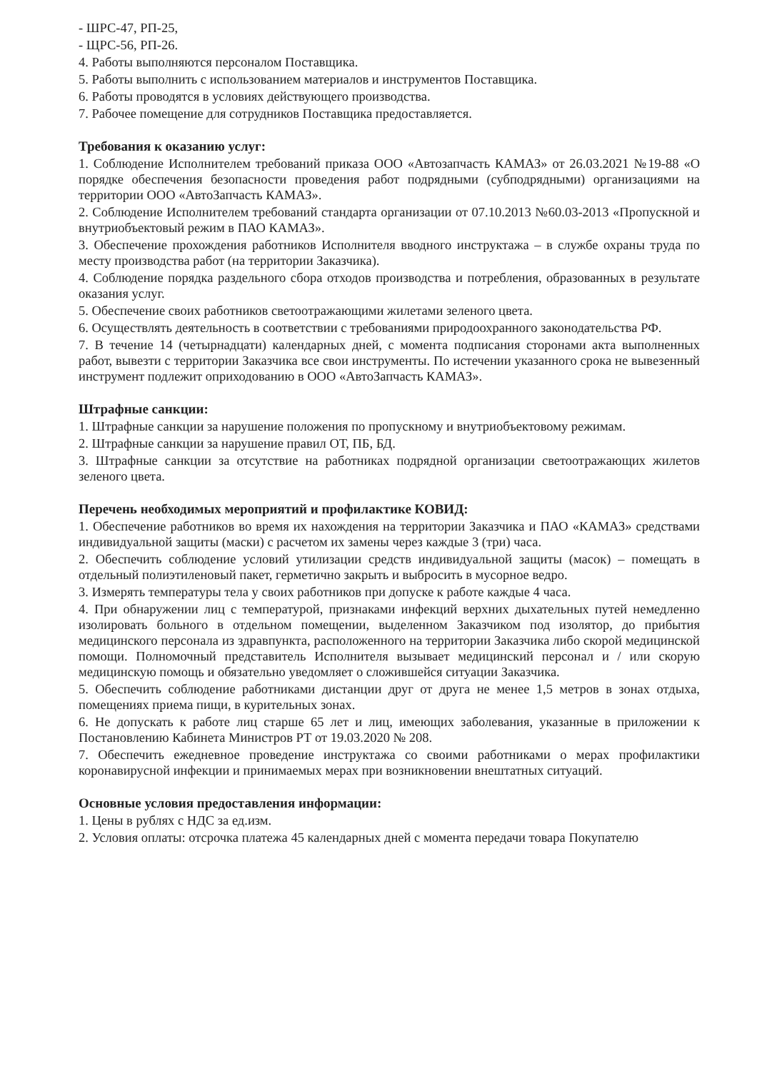- ШРС-47, РП-25,
- ЩРС-56, РП-26.
4. Работы выполняются персоналом Поставщика.
5. Работы выполнить с использованием материалов и инструментов Поставщика.
6. Работы проводятся в условиях действующего производства.
7. Рабочее помещение для сотрудников Поставщика предоставляется.
Требования к оказанию услуг:
1. Соблюдение Исполнителем требований приказа ООО «Автозапчасть КАМАЗ» от 26.03.2021 №19-88 «О порядке обеспечения безопасности проведения работ подрядными (субподрядными) организациями на территории ООО «АвтоЗапчасть КАМАЗ».
2. Соблюдение Исполнителем требований стандарта организации от 07.10.2013 №60.03-2013 «Пропускной и внутриобъектовый режим в ПАО КАМАЗ».
3. Обеспечение прохождения работников Исполнителя вводного инструктажа – в службе охраны труда по месту производства работ (на территории Заказчика).
4. Соблюдение порядка раздельного сбора отходов производства и потребления, образованных в результате оказания услуг.
5. Обеспечение своих работников светоотражающими жилетами зеленого цвета.
6. Осуществлять деятельность в соответствии с требованиями природоохранного законодательства РФ.
7. В течение 14 (четырнадцати) календарных дней, с момента подписания сторонами акта выполненных работ, вывезти с территории Заказчика все свои инструменты. По истечении указанного срока не вывезенный инструмент подлежит оприходованию в ООО «АвтоЗапчасть КАМАЗ».
Штрафные санкции:
1. Штрафные санкции за нарушение положения по пропускному и внутриобъектовому режимам.
2. Штрафные санкции за нарушение правил ОТ, ПБ, БД.
3. Штрафные санкции за отсутствие на работниках подрядной организации светоотражающих жилетов зеленого цвета.
Перечень необходимых мероприятий и профилактике КОВИД:
1. Обеспечение работников во время их нахождения на территории Заказчика и ПАО «КАМАЗ» средствами индивидуальной защиты (маски) с расчетом их замены через каждые 3 (три) часа.
2. Обеспечить соблюдение условий утилизации средств индивидуальной защиты (масок) – помещать в отдельный полиэтиленовый пакет, герметично закрыть и выбросить в мусорное ведро.
3. Измерять температуры тела у своих работников при допуске к работе каждые 4 часа.
4. При обнаружении лиц с температурой, признаками инфекций верхних дыхательных путей немедленно изолировать больного в отдельном помещении, выделенном Заказчиком под изолятор, до прибытия медицинского персонала из здравпункта, расположенного на территории Заказчика либо скорой медицинской помощи. Полномочный представитель Исполнителя вызывает медицинский персонал и / или скорую медицинскую помощь и обязательно уведомляет о сложившейся ситуации Заказчика.
5. Обеспечить соблюдение работниками дистанции друг от друга не менее 1,5 метров в зонах отдыха, помещениях приема пищи, в курительных зонах.
6. Не допускать к работе лиц старше 65 лет и лиц, имеющих заболевания, указанные в приложении к Постановлению Кабинета Министров РТ от 19.03.2020 № 208.
7. Обеспечить ежедневное проведение инструктажа со своими работниками о мерах профилактики коронавирусной инфекции и принимаемых мерах при возникновении внештатных ситуаций.
Основные условия предоставления информации:
1. Цены в рублях с НДС за ед.изм.
2. Условия оплаты: отсрочка платежа 45 календарных дней с момента передачи товара Покупателю